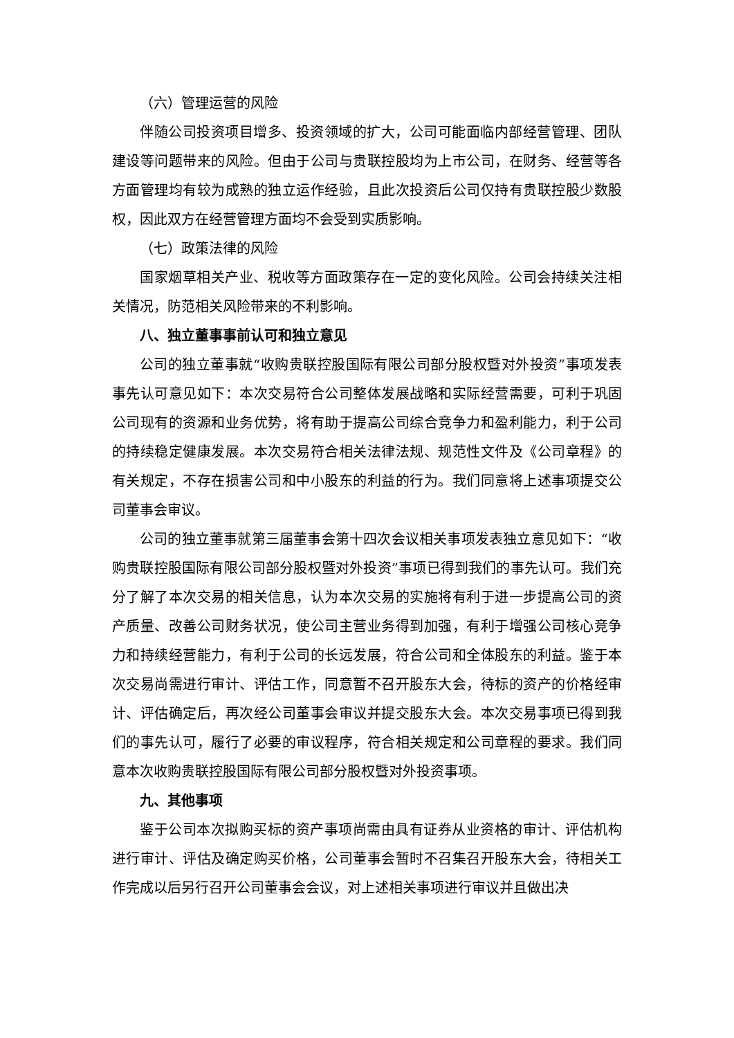（六）管理运营的风险
伴随公司投资项目增多、投资领域的扩大，公司可能面临内部经营管理、团队建设等问题带来的风险。但由于公司与贵联控股均为上市公司，在财务、经营等各方面管理均有较为成熟的独立运作经验，且此次投资后公司仅持有贵联控股少数股权，因此双方在经营管理方面均不会受到实质影响。
（七）政策法律的风险
国家烟草相关产业、税收等方面政策存在一定的变化风险。公司会持续关注相关情况，防范相关风险带来的不利影响。
八、独立董事事前认可和独立意见
公司的独立董事就“收购贵联控股国际有限公司部分股权暨对外投资”事项发表事先认可意见如下：本次交易符合公司整体发展战略和实际经营需要，可利于巩固公司现有的资源和业务优势，将有助于提高公司综合竞争力和盈利能力，利于公司的持续稳定健康发展。本次交易符合相关法律法规、规范性文件及《公司章程》的有关规定，不存在损害公司和中小股东的利益的行为。我们同意将上述事项提交公司董事会审议。
公司的独立董事就第三届董事会第十四次会议相关事项发表独立意见如下：“收购贵联控股国际有限公司部分股权暨对外投资”事项已得到我们的事先认可。我们充分了解了本次交易的相关信息，认为本次交易的实施将有利于进一步提高公司的资产质量、改善公司财务状况，使公司主营业务得到加强，有利于增强公司核心竞争力和持续经营能力，有利于公司的长远发展，符合公司和全体股东的利益。鉴于本次交易尚需进行审计、评估工作，同意暂不召开股东大会，待标的资产的价格经审计、评估确定后，再次经公司董事会审议并提交股东大会。本次交易事项已得到我们的事先认可，履行了必要的审议程序，符合相关规定和公司章程的要求。我们同意本次收购贵联控股国际有限公司部分股权暨对外投资事项。
九、其他事项
鉴于公司本次拟购买标的资产事项尚需由具有证券从业资格的审计、评估机构进行审计、评估及确定购买价格，公司董事会暂时不召集召开股东大会，待相关工作完成以后另行召开公司董事会会议，对上述相关事项进行审议并且做出决